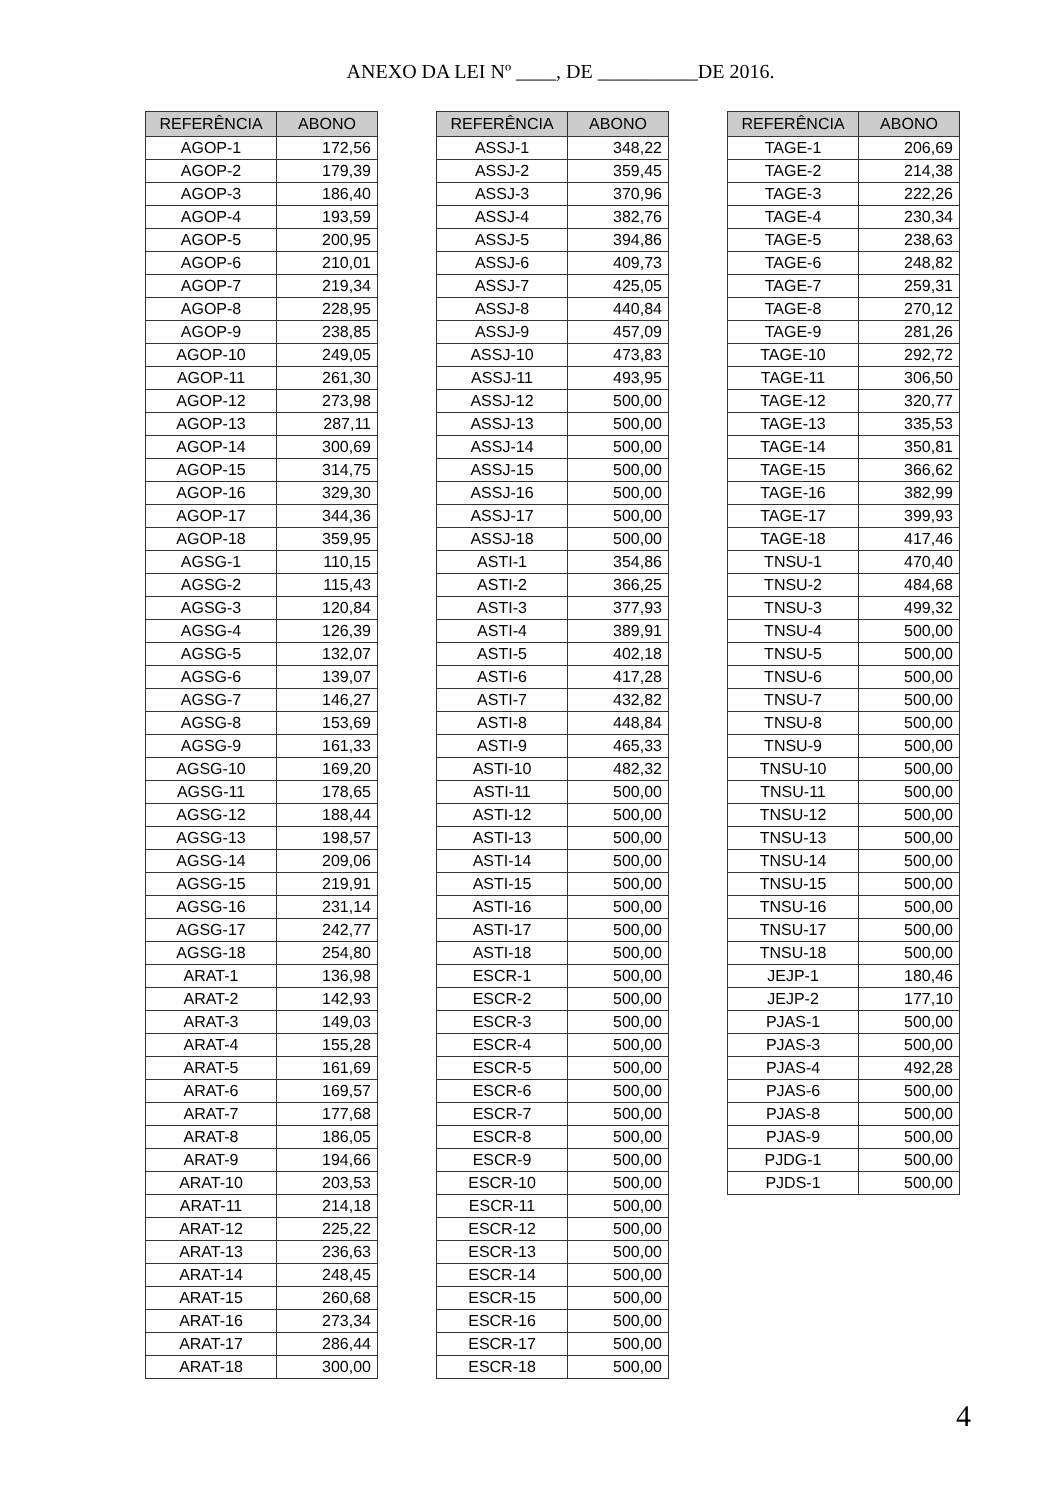ANEXO DA LEI Nº ____, DE __________DE 2016.
| REFERÊNCIA | ABONO |
| --- | --- |
| AGOP-1 | 172,56 |
| AGOP-2 | 179,39 |
| AGOP-3 | 186,40 |
| AGOP-4 | 193,59 |
| AGOP-5 | 200,95 |
| AGOP-6 | 210,01 |
| AGOP-7 | 219,34 |
| AGOP-8 | 228,95 |
| AGOP-9 | 238,85 |
| AGOP-10 | 249,05 |
| AGOP-11 | 261,30 |
| AGOP-12 | 273,98 |
| AGOP-13 | 287,11 |
| AGOP-14 | 300,69 |
| AGOP-15 | 314,75 |
| AGOP-16 | 329,30 |
| AGOP-17 | 344,36 |
| AGOP-18 | 359,95 |
| AGSG-1 | 110,15 |
| AGSG-2 | 115,43 |
| AGSG-3 | 120,84 |
| AGSG-4 | 126,39 |
| AGSG-5 | 132,07 |
| AGSG-6 | 139,07 |
| AGSG-7 | 146,27 |
| AGSG-8 | 153,69 |
| AGSG-9 | 161,33 |
| AGSG-10 | 169,20 |
| AGSG-11 | 178,65 |
| AGSG-12 | 188,44 |
| AGSG-13 | 198,57 |
| AGSG-14 | 209,06 |
| AGSG-15 | 219,91 |
| AGSG-16 | 231,14 |
| AGSG-17 | 242,77 |
| AGSG-18 | 254,80 |
| ARAT-1 | 136,98 |
| ARAT-2 | 142,93 |
| ARAT-3 | 149,03 |
| ARAT-4 | 155,28 |
| ARAT-5 | 161,69 |
| ARAT-6 | 169,57 |
| ARAT-7 | 177,68 |
| ARAT-8 | 186,05 |
| ARAT-9 | 194,66 |
| ARAT-10 | 203,53 |
| ARAT-11 | 214,18 |
| ARAT-12 | 225,22 |
| ARAT-13 | 236,63 |
| ARAT-14 | 248,45 |
| ARAT-15 | 260,68 |
| ARAT-16 | 273,34 |
| ARAT-17 | 286,44 |
| ARAT-18 | 300,00 |
| REFERÊNCIA | ABONO |
| --- | --- |
| ASSJ-1 | 348,22 |
| ASSJ-2 | 359,45 |
| ASSJ-3 | 370,96 |
| ASSJ-4 | 382,76 |
| ASSJ-5 | 394,86 |
| ASSJ-6 | 409,73 |
| ASSJ-7 | 425,05 |
| ASSJ-8 | 440,84 |
| ASSJ-9 | 457,09 |
| ASSJ-10 | 473,83 |
| ASSJ-11 | 493,95 |
| ASSJ-12 | 500,00 |
| ASSJ-13 | 500,00 |
| ASSJ-14 | 500,00 |
| ASSJ-15 | 500,00 |
| ASSJ-16 | 500,00 |
| ASSJ-17 | 500,00 |
| ASSJ-18 | 500,00 |
| ASTI-1 | 354,86 |
| ASTI-2 | 366,25 |
| ASTI-3 | 377,93 |
| ASTI-4 | 389,91 |
| ASTI-5 | 402,18 |
| ASTI-6 | 417,28 |
| ASTI-7 | 432,82 |
| ASTI-8 | 448,84 |
| ASTI-9 | 465,33 |
| ASTI-10 | 482,32 |
| ASTI-11 | 500,00 |
| ASTI-12 | 500,00 |
| ASTI-13 | 500,00 |
| ASTI-14 | 500,00 |
| ASTI-15 | 500,00 |
| ASTI-16 | 500,00 |
| ASTI-17 | 500,00 |
| ASTI-18 | 500,00 |
| ESCR-1 | 500,00 |
| ESCR-2 | 500,00 |
| ESCR-3 | 500,00 |
| ESCR-4 | 500,00 |
| ESCR-5 | 500,00 |
| ESCR-6 | 500,00 |
| ESCR-7 | 500,00 |
| ESCR-8 | 500,00 |
| ESCR-9 | 500,00 |
| ESCR-10 | 500,00 |
| ESCR-11 | 500,00 |
| ESCR-12 | 500,00 |
| ESCR-13 | 500,00 |
| ESCR-14 | 500,00 |
| ESCR-15 | 500,00 |
| ESCR-16 | 500,00 |
| ESCR-17 | 500,00 |
| ESCR-18 | 500,00 |
| REFERÊNCIA | ABONO |
| --- | --- |
| TAGE-1 | 206,69 |
| TAGE-2 | 214,38 |
| TAGE-3 | 222,26 |
| TAGE-4 | 230,34 |
| TAGE-5 | 238,63 |
| TAGE-6 | 248,82 |
| TAGE-7 | 259,31 |
| TAGE-8 | 270,12 |
| TAGE-9 | 281,26 |
| TAGE-10 | 292,72 |
| TAGE-11 | 306,50 |
| TAGE-12 | 320,77 |
| TAGE-13 | 335,53 |
| TAGE-14 | 350,81 |
| TAGE-15 | 366,62 |
| TAGE-16 | 382,99 |
| TAGE-17 | 399,93 |
| TAGE-18 | 417,46 |
| TNSU-1 | 470,40 |
| TNSU-2 | 484,68 |
| TNSU-3 | 499,32 |
| TNSU-4 | 500,00 |
| TNSU-5 | 500,00 |
| TNSU-6 | 500,00 |
| TNSU-7 | 500,00 |
| TNSU-8 | 500,00 |
| TNSU-9 | 500,00 |
| TNSU-10 | 500,00 |
| TNSU-11 | 500,00 |
| TNSU-12 | 500,00 |
| TNSU-13 | 500,00 |
| TNSU-14 | 500,00 |
| TNSU-15 | 500,00 |
| TNSU-16 | 500,00 |
| TNSU-17 | 500,00 |
| TNSU-18 | 500,00 |
| JEJP-1 | 180,46 |
| JEJP-2 | 177,10 |
| PJAS-1 | 500,00 |
| PJAS-3 | 500,00 |
| PJAS-4 | 492,28 |
| PJAS-6 | 500,00 |
| PJAS-8 | 500,00 |
| PJAS-9 | 500,00 |
| PJDG-1 | 500,00 |
| PJDS-1 | 500,00 |
4